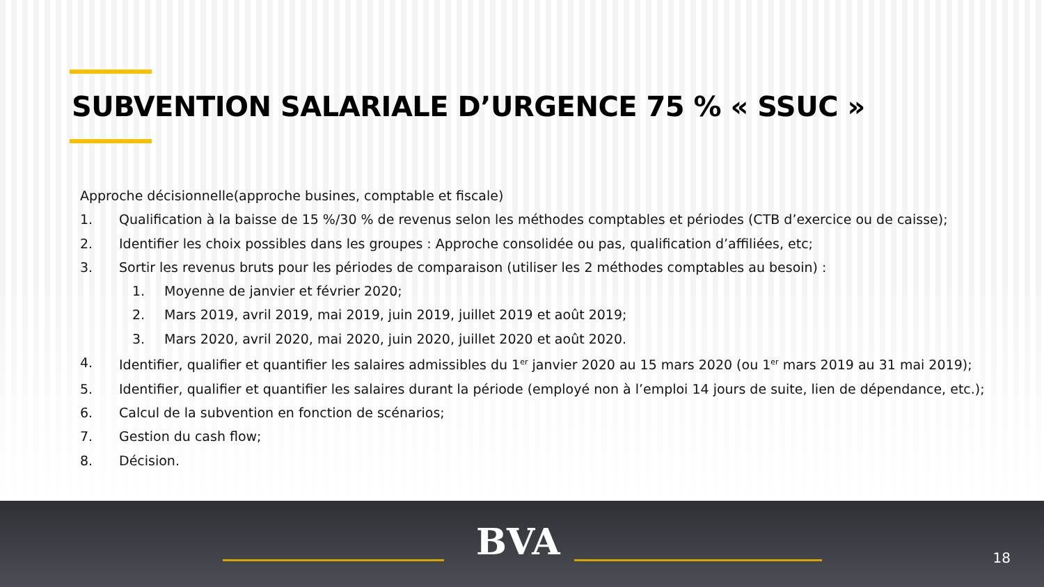SUBVENTION SALARIALE D’URGENCE 75 % « SSUC »
Approche décisionnelle(approche busines, comptable et fiscale)
1. Qualification à la baisse de 15 %/30 % de revenus selon les méthodes comptables et périodes (CTB d’exercice ou de caisse);
2. Identifier les choix possibles dans les groupes : Approche consolidée ou pas, qualification d’affiliées, etc;
3. Sortir les revenus bruts pour les périodes de comparaison (utiliser les 2 méthodes comptables au besoin) :
1. Moyenne de janvier et février 2020;
2. Mars 2019, avril 2019, mai 2019, juin 2019, juillet 2019 et août 2019;
3. Mars 2020, avril 2020, mai 2020, juin 2020, juillet 2020 et août 2020.
4. Identifier, qualifier et quantifier les salaires admissibles du 1<sup>er</sup> janvier 2020 au 15 mars 2020 (ou 1<sup>er</sup> mars 2019 au 31 mai 2019);
5. Identifier, qualifier et quantifier les salaires durant la période (employé non à l’emploi 14 jours de suite, lien de dépendance, etc.);
6. Calcul de la subvention en fonction de scénarios;
7. Gestion du cash flow;
8. Décision.
BVA 18